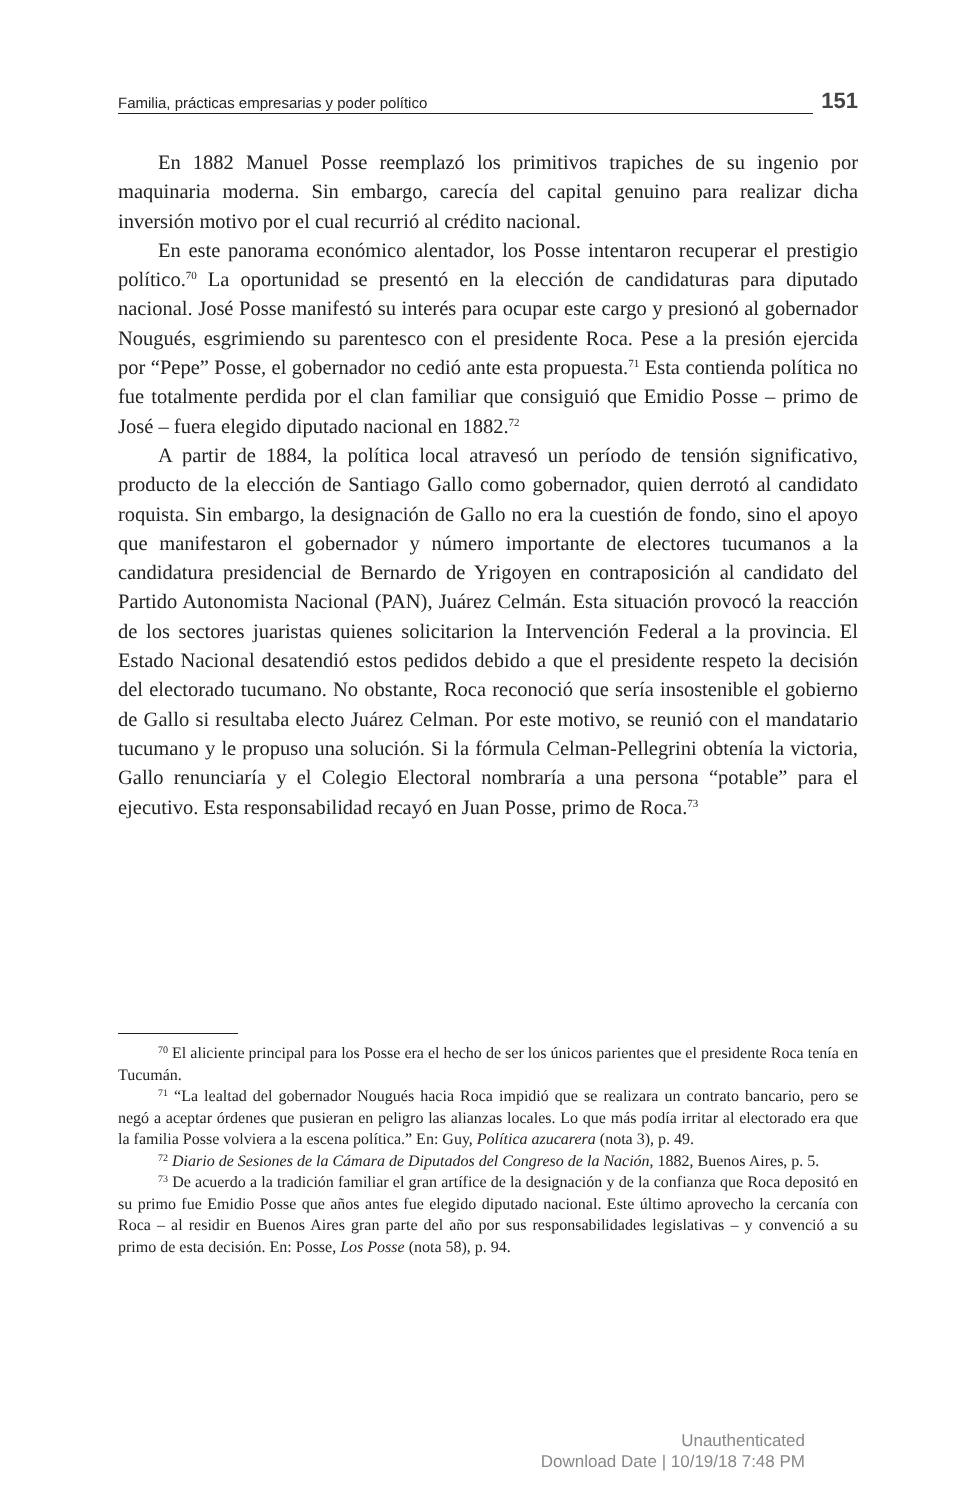Familia, prácticas empresarias y poder político
151
En 1882 Manuel Posse reemplazó los primitivos trapiches de su ingenio por maquinaria moderna. Sin embargo, carecía del capital genuino para realizar dicha inversión motivo por el cual recurrió al crédito nacional.
En este panorama económico alentador, los Posse intentaron recuperar el prestigio político.<sup>70</sup> La oportunidad se presentó en la elección de candidaturas para diputado nacional. José Posse manifestó su interés para ocupar este cargo y presionó al gobernador Nougués, esgrimiendo su parentesco con el presidente Roca. Pese a la presión ejercida por “Pepe” Posse, el gobernador no cedió ante esta propuesta.<sup>71</sup> Esta contienda política no fue totalmente perdida por el clan familiar que consiguió que Emidio Posse – primo de José – fuera elegido diputado nacional en 1882.<sup>72</sup>
A partir de 1884, la política local atravesó un período de tensión significativo, producto de la elección de Santiago Gallo como gobernador, quien derrotó al candidato roquista. Sin embargo, la designación de Gallo no era la cuestión de fondo, sino el apoyo que manifestaron el gobernador y número importante de electores tucumanos a la candidatura presidencial de Bernardo de Yrigoyen en contraposición al candidato del Partido Autonomista Nacional (PAN), Juárez Celmán. Esta situación provocó la reacción de los sectores juaristas quienes solicitarion la Intervención Federal a la provincia. El Estado Nacional desatendió estos pedidos debido a que el presidente respeto la decisión del electorado tucumano. No obstante, Roca reconoció que sería insostenible el gobierno de Gallo si resultaba electo Juárez Celman. Por este motivo, se reunió con el mandatario tucumano y le propuso una solución. Si la fórmula Celman-Pellegrini obtenía la victoria, Gallo renunciaría y el Colegio Electoral nombraría a una persona “potable” para el ejecutivo. Esta responsabilidad recayó en Juan Posse, primo de Roca.<sup>73</sup>
<sup>70</sup> El aliciente principal para los Posse era el hecho de ser los únicos parientes que el presidente Roca tenía en Tucumán.
<sup>71</sup> “La lealtad del gobernador Nougués hacia Roca impidió que se realizara un contrato bancario, pero se negó a aceptar órdenes que pusieran en peligro las alianzas locales. Lo que más podía irritar al electorado era que la familia Posse volviera a la escena política.” En: Guy, Política azucarera (nota 3), p. 49.
<sup>72</sup> Diario de Sesiones de la Cámara de Diputados del Congreso de la Nación, 1882, Buenos Aires, p. 5.
<sup>73</sup> De acuerdo a la tradición familiar el gran artífice de la designación y de la confianza que Roca depositó en su primo fue Emidio Posse que años antes fue elegido diputado nacional. Este último aprovecho la cercanía con Roca – al residir en Buenos Aires gran parte del año por sus responsabilidades legislativas – y convenció a su primo de esta decisión. En: Posse, Los Posse (nota 58), p. 94.
Unauthenticated
Download Date | 10/19/18 7:48 PM